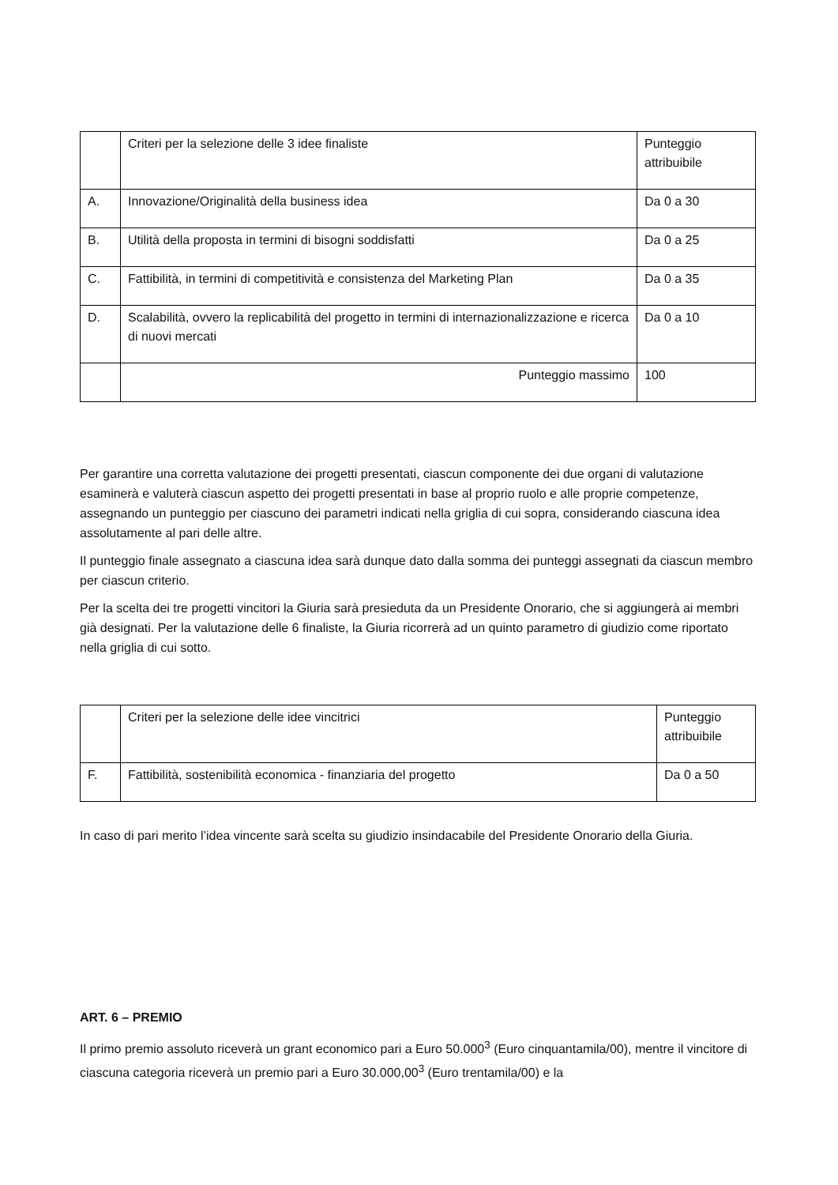| | Criteri per la selezione delle 3 idee finaliste | Punteggio attribuibile |
| A. | Innovazione/Originalità della business idea | Da 0 a 30 |
| B. | Utilità della proposta in termini di bisogni soddisfatti | Da 0 a 25 |
| C. | Fattibilità, in termini di competitività e consistenza del Marketing Plan | Da 0 a 35 |
| D. | Scalabilità, ovvero la replicabilità del progetto in termini di internazionalizzazione e ricerca di nuovi mercati | Da 0 a 10 |
| | Punteggio massimo | 100 |
Per garantire una corretta valutazione dei progetti presentati, ciascun componente dei due organi di valutazione esaminerà e valuterà ciascun aspetto dei progetti presentati in base al proprio ruolo e alle proprie competenze, assegnando un punteggio per ciascuno dei parametri indicati nella griglia di cui sopra, considerando ciascuna idea assolutamente al pari delle altre.
Il punteggio finale assegnato a ciascuna idea sarà dunque dato dalla somma dei punteggi assegnati da ciascun membro per ciascun criterio.
Per la scelta dei tre progetti vincitori la Giuria sarà presieduta da un Presidente Onorario, che si aggiungerà ai membri già designati. Per la valutazione delle 6 finaliste, la Giuria ricorrerà ad un quinto parametro di giudizio come riportato nella griglia di cui sotto.
| | Criteri per la selezione delle idee vincitrici | Punteggio attribuibile |
| F. | Fattibilità, sostenibilità economica - finanziaria del progetto | Da 0 a 50 |
In caso di pari merito l’idea vincente sarà scelta su giudizio insindacabile del Presidente Onorario della Giuria.
ART. 6 – PREMIO
Il primo premio assoluto riceverà un grant economico pari a Euro 50.000<sup>3</sup> (Euro cinquantamila/00), mentre il vincitore di ciascuna categoria riceverà un premio pari a Euro 30.000,00<sup>3</sup> (Euro trentamila/00) e la